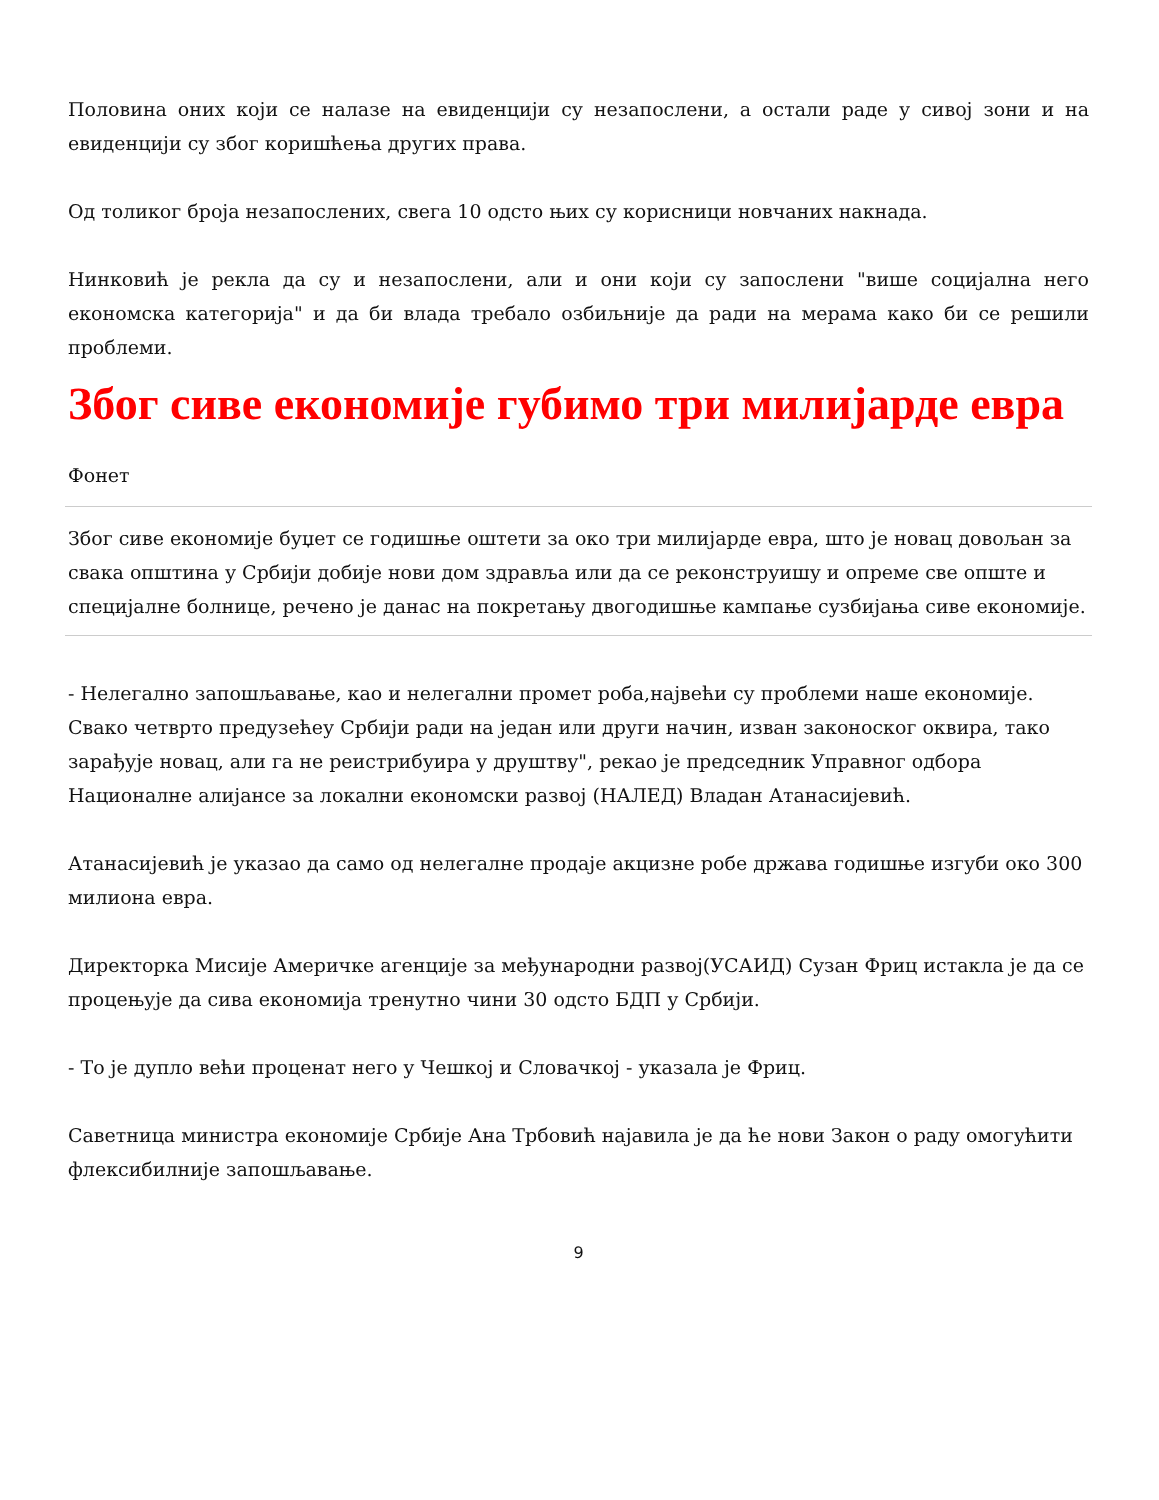Половина оних који се налазе на евиденцији су незапослени, а остали раде у сивој зони и на евиденцији су због коришћења других права.
Од толиког броја незапослених, свега 10 одсто њих су корисници новчаних накнада.
Нинковић је рекла да су и незапослени, али и они који су запослени "више социјална него економска категорија" и да би влада требало озбиљније да ради на мерама како би се решили проблеми.
Због сиве економије губимо три милијарде евра
Фонет
Због сиве економије буџет се годишње оштети за око три милијарде евра, што је новац довољан за свака општина у Србији добије нови дом здравља или да се реконструишу и опреме све опште и специјалне болнице, речено је данас на покретању двогодишње кампање сузбијања сиве економије.
- Нелегално запошљавање, као и нелегални промет роба,највећи су проблеми наше економије. Свако четврто предузећеу Србији ради на један или други начин, изван законоског оквира, тако зарађује новац, али га не реистрибуира у друштву", рекао је председник Управног одбора Националне алијансе за локални економски развој (НАЛЕД) Владан Атанасијевић.
Атанасијевић је указао да само од нелегалне продаје акцизне робе држава годишње изгуби око 300 милиона евра.
Директорка Мисије Америчке агенције за међународни развој(УСАИД) Сузан Фриц истакла је да се процењује да сива економија тренутно чини 30 одсто БДП у Србији.
- То је дупло већи проценат него у Чешкој и Словачкој - указала је Фриц.
Саветница министра економије Србије Ана Трбовић најавила је да ће нови Закон о раду омогућити флексибилније запошљавање.
9